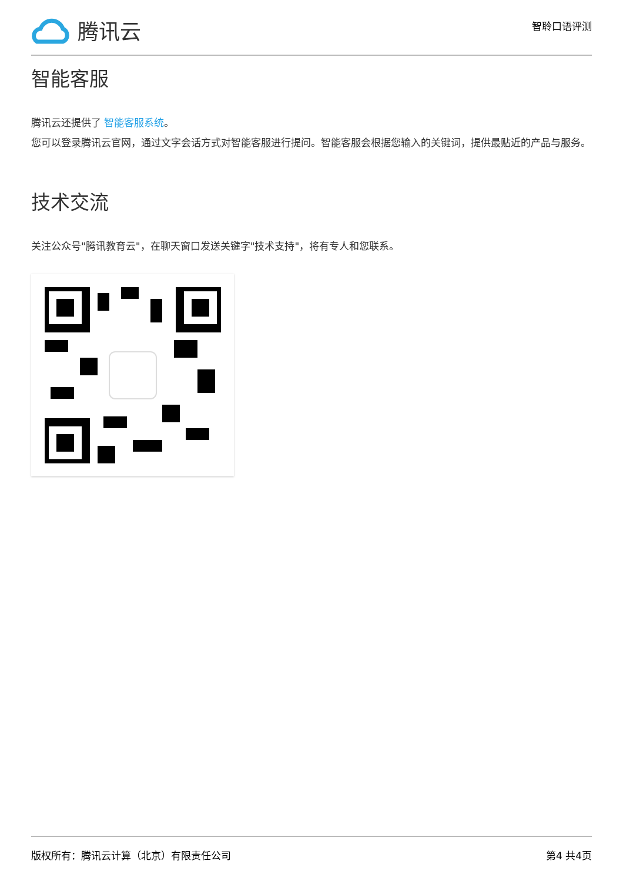腾讯云
智聆口语评测
智能客服
腾讯云还提供了 智能客服系统。
您可以登录腾讯云官网，通过文字会话方式对智能客服进行提问。智能客服会根据您输入的关键词，提供最贴近的产品与服务。
技术交流
关注公众号"腾讯教育云"，在聊天窗口发送关键字"技术支持"，将有专人和您联系。
版权所有：腾讯云计算（北京）有限责任公司 第4 共4页